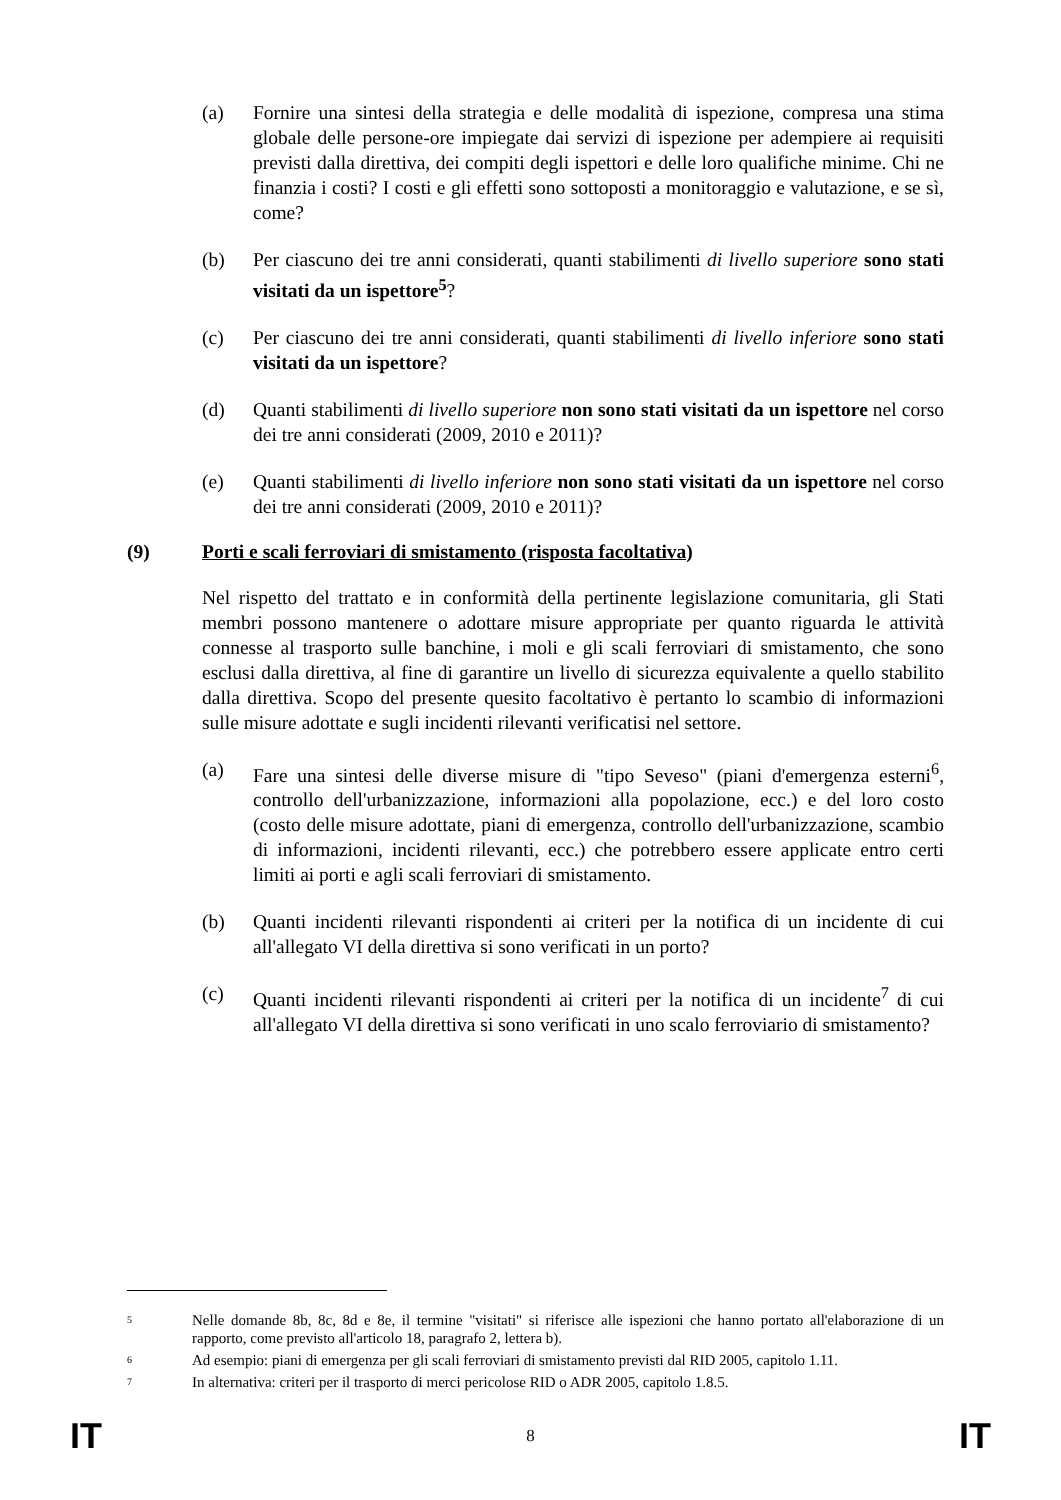(a) Fornire una sintesi della strategia e delle modalità di ispezione, compresa una stima globale delle persone-ore impiegate dai servizi di ispezione per adempiere ai requisiti previsti dalla direttiva, dei compiti degli ispettori e delle loro qualifiche minime. Chi ne finanzia i costi? I costi e gli effetti sono sottoposti a monitoraggio e valutazione, e se sì, come?
(b) Per ciascuno dei tre anni considerati, quanti stabilimenti di livello superiore sono stati visitati da un ispettore<sup>5</sup>?
(c) Per ciascuno dei tre anni considerati, quanti stabilimenti di livello inferiore sono stati visitati da un ispettore?
(d) Quanti stabilimenti di livello superiore non sono stati visitati da un ispettore nel corso dei tre anni considerati (2009, 2010 e 2011)?
(e) Quanti stabilimenti di livello inferiore non sono stati visitati da un ispettore nel corso dei tre anni considerati (2009, 2010 e 2011)?
(9) Porti e scali ferroviari di smistamento (risposta facoltativa)
Nel rispetto del trattato e in conformità della pertinente legislazione comunitaria, gli Stati membri possono mantenere o adottare misure appropriate per quanto riguarda le attività connesse al trasporto sulle banchine, i moli e gli scali ferroviari di smistamento, che sono esclusi dalla direttiva, al fine di garantire un livello di sicurezza equivalente a quello stabilito dalla direttiva. Scopo del presente quesito facoltativo è pertanto lo scambio di informazioni sulle misure adottate e sugli incidenti rilevanti verificatisi nel settore.
(a) Fare una sintesi delle diverse misure di "tipo Seveso" (piani d'emergenza esterni<sup>6</sup>, controllo dell'urbanizzazione, informazioni alla popolazione, ecc.) e del loro costo (costo delle misure adottate, piani di emergenza, controllo dell'urbanizzazione, scambio di informazioni, incidenti rilevanti, ecc.) che potrebbero essere applicate entro certi limiti ai porti e agli scali ferroviari di smistamento.
(b) Quanti incidenti rilevanti rispondenti ai criteri per la notifica di un incidente di cui all'allegato VI della direttiva si sono verificati in un porto?
(c) Quanti incidenti rilevanti rispondenti ai criteri per la notifica di un incidente<sup>7</sup> di cui all'allegato VI della direttiva si sono verificati in uno scalo ferroviario di smistamento?
<sup>5</sup>
Nelle domande 8b, 8c, 8d e 8e, il termine "visitati" si riferisce alle ispezioni che hanno portato all'elaborazione di un rapporto, come previsto all'articolo 18, paragrafo 2, lettera b).
<sup>6</sup>
Ad esempio: piani di emergenza per gli scali ferroviari di smistamento previsti dal RID 2005, capitolo 1.11.
<sup>7</sup>
In alternativa: criteri per il trasporto di merci pericolose RID o ADR 2005, capitolo 1.8.5.
IT 8 IT